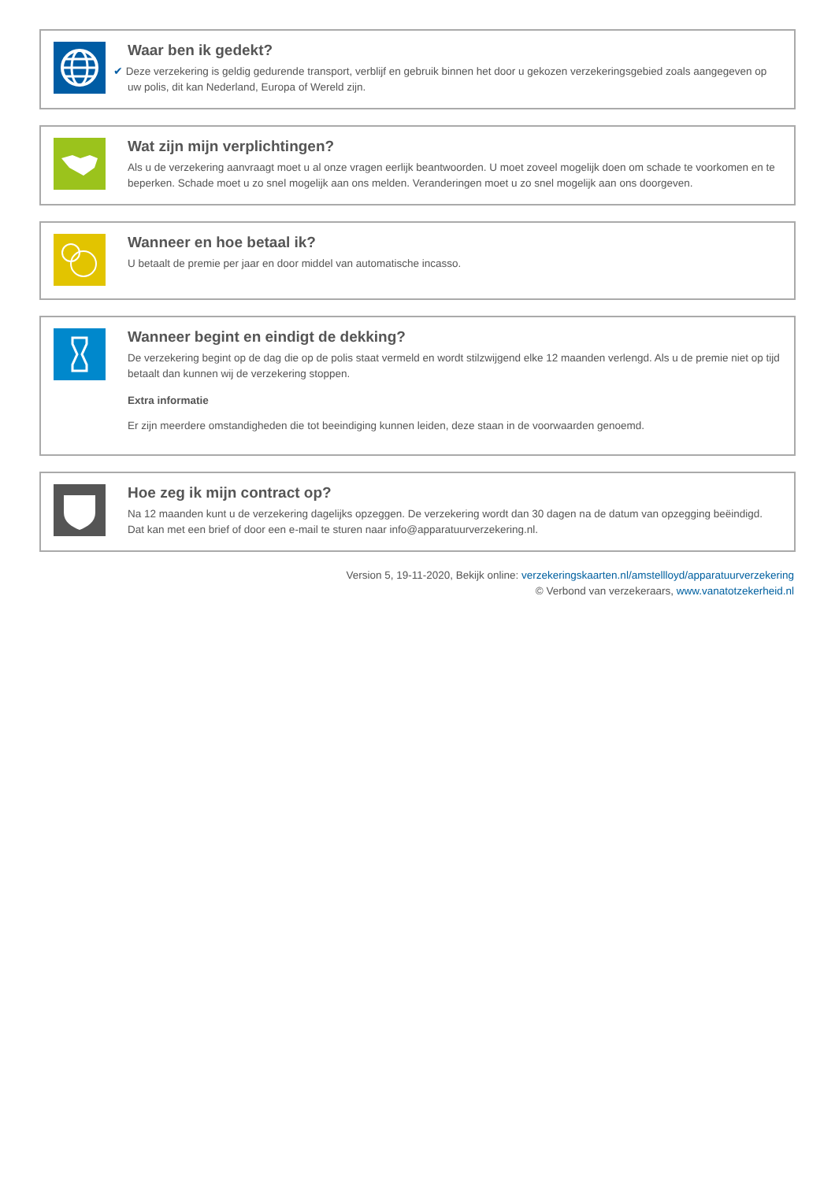Waar ben ik gedekt?
✔ Deze verzekering is geldig gedurende transport, verblijf en gebruik binnen het door u gekozen verzekeringsgebied zoals aangegeven op uw polis, dit kan Nederland, Europa of Wereld zijn.
Wat zijn mijn verplichtingen?
Als u de verzekering aanvraagt moet u al onze vragen eerlijk beantwoorden. U moet zoveel mogelijk doen om schade te voorkomen en te beperken. Schade moet u zo snel mogelijk aan ons melden. Veranderingen moet u zo snel mogelijk aan ons doorgeven.
Wanneer en hoe betaal ik?
U betaalt de premie per jaar en door middel van automatische incasso.
Wanneer begint en eindigt de dekking?
De verzekering begint op de dag die op de polis staat vermeld en wordt stilzwijgend elke 12 maanden verlengd. Als u de premie niet op tijd betaalt dan kunnen wij de verzekering stoppen.
Extra informatie
Er zijn meerdere omstandigheden die tot beeindiging kunnen leiden, deze staan in de voorwaarden genoemd.
Hoe zeg ik mijn contract op?
Na 12 maanden kunt u de verzekering dagelijks opzeggen. De verzekering wordt dan 30 dagen na de datum van opzegging beëindigd. Dat kan met een brief of door een e-mail te sturen naar info@apparatuurverzekering.nl.
Version 5, 19-11-2020, Bekijk online: verzekeringskaarten.nl/amstellloyd/apparatuurverzekering
© Verbond van verzekeraars, www.vanatotzekerheid.nl